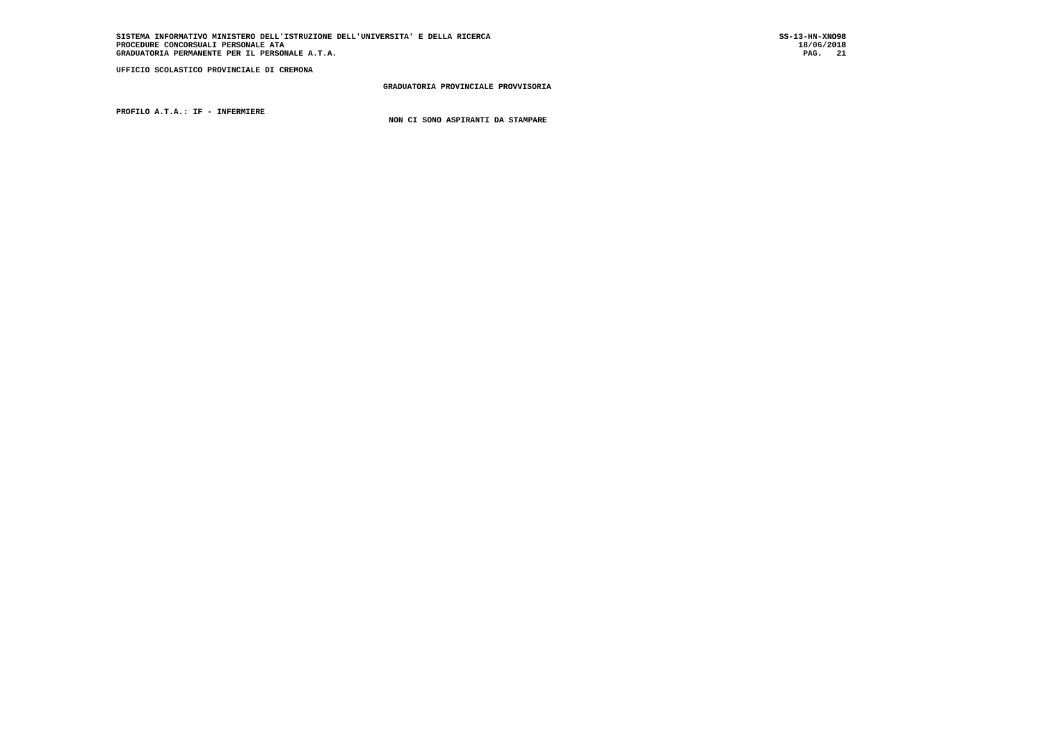SISTEMA INFORMATIVO MINISTERO DELL'ISTRUZIONE DELL'UNIVERSITA' E DELLA RICERCA SS-13-HN-XNO98
PROCEDURE CONCORSUALI PERSONALE ATA 18/06/2018
GRADUATORIA PERMANENTE PER IL PERSONALE A.T.A. PAG. 21
UFFICIO SCOLASTICO PROVINCIALE DI CREMONA
GRADUATORIA PROVINCIALE PROVVISORIA
PROFILO A.T.A.: IF - INFERMIERE
NON CI SONO ASPIRANTI DA STAMPARE